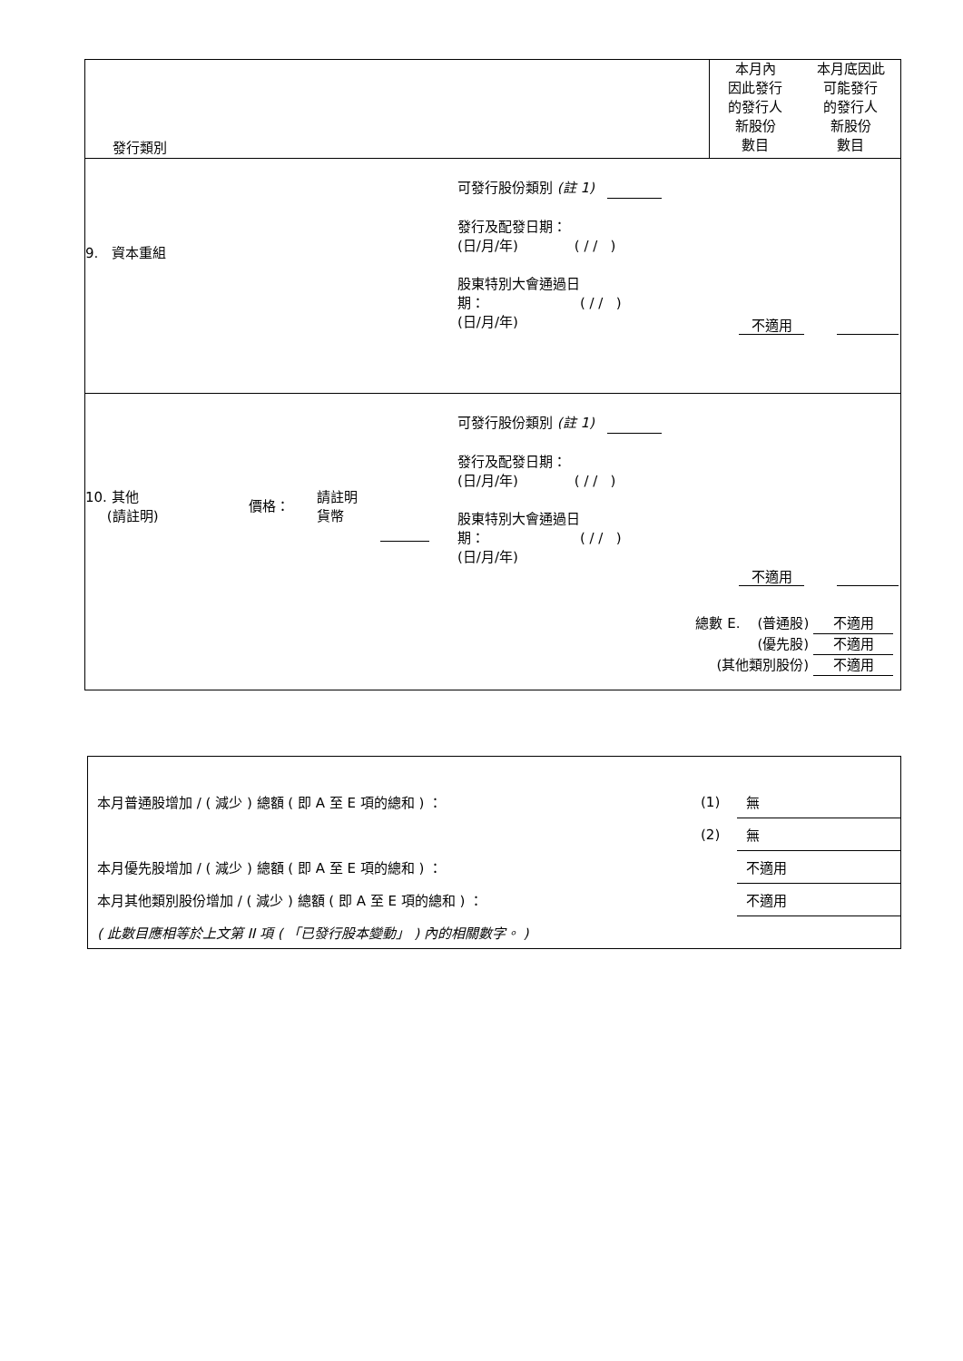| 發行類別 | 本月內 因此發行 的發行人 新股份 數目 本月底因此 可能發行 的發行人 新股份 數目 |
| 9. 資本重組 可發行股份類別 (註 1) 發行及配發日期： (日/月/年) ( / / ) 股東特別大會通過日 期： ( / / ) (日/月/年) 不適用 | |
| 10. 其他 (請註明) 價格： 請註明 貨幣 可發行股份類別 (註 1) 發行及配發日期： (日/月/年) ( / / ) 股東特別大會通過日 期： ( / / ) (日/月/年) 不適用 總數 E. (普通股) 不適用 (優先股) 不適用 (其他類別股份) 不適用 | |
| 本月普通股增加 / ( 減少 ) 總額 ( 即 A 至 E 項的總和 ) ： | (1) | 無 |
| | (2) | 無 |
| 本月優先股增加 / ( 減少 ) 總額 ( 即 A 至 E 項的總和 ) ： | | 不適用 |
| 本月其他類別股份增加 / ( 減少 ) 總額 ( 即 A 至 E 項的總和 ) ： | | 不適用 |
| ( 此數目應相等於上文第 II 項 ( 「已發行股本變動」 ) 內的相關數字。 ) | | |